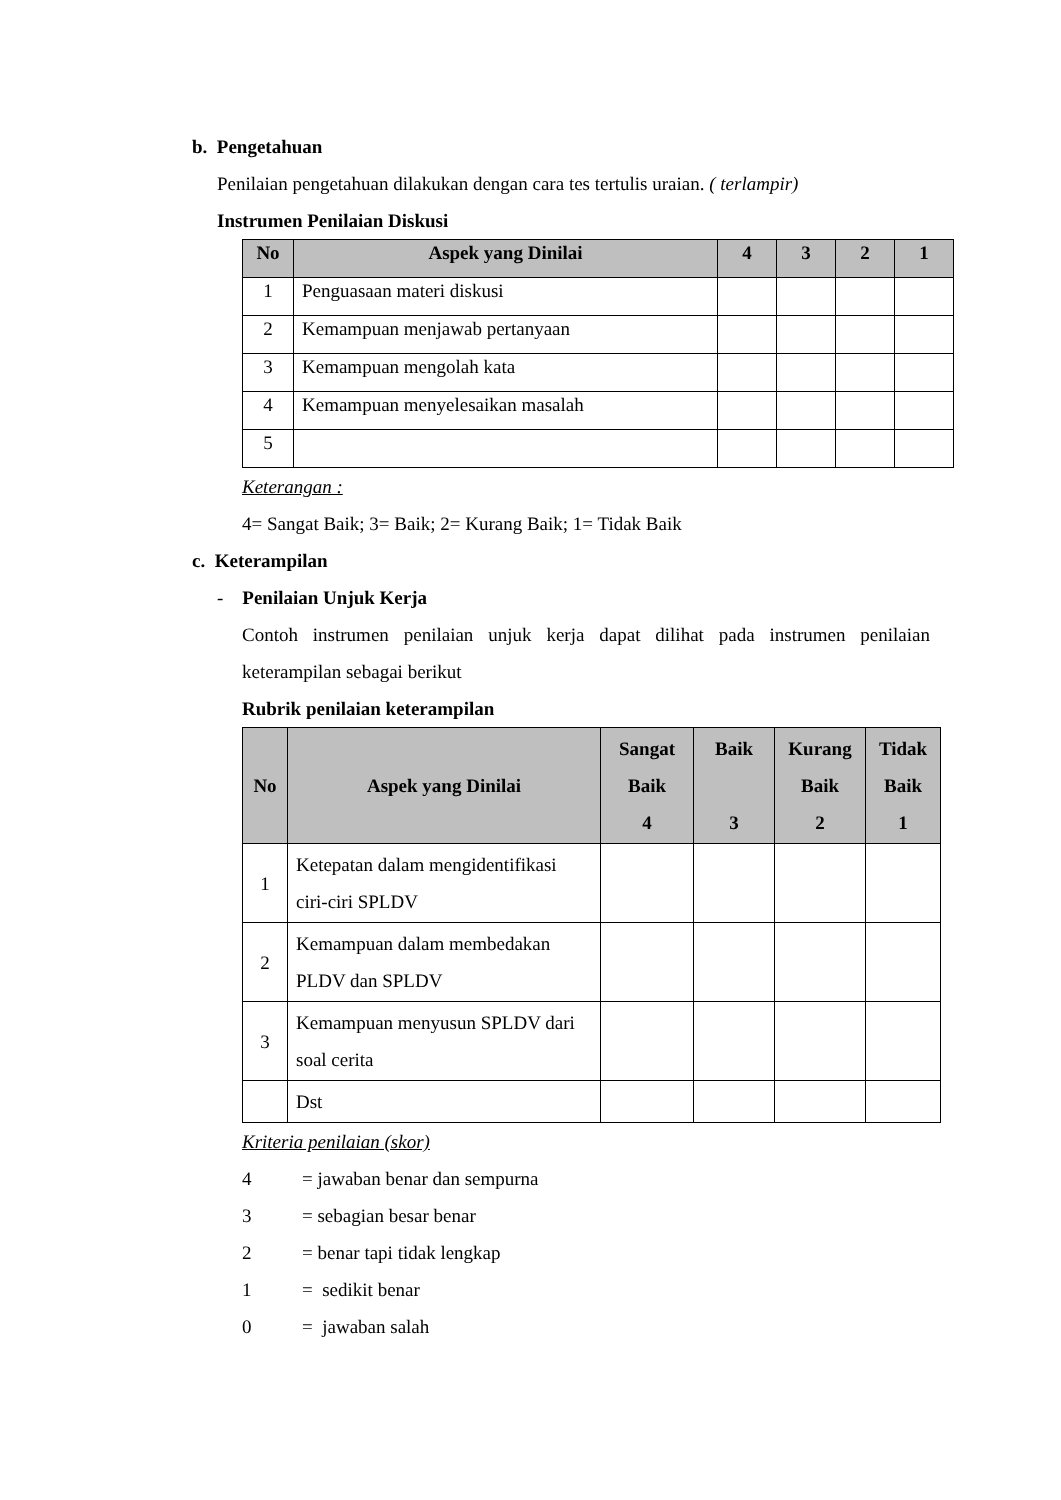b. Pengetahuan
Penilaian pengetahuan dilakukan dengan cara tes tertulis uraian. ( terlampir)
Instrumen Penilaian Diskusi
| No | Aspek yang Dinilai | 4 | 3 | 2 | 1 |
| --- | --- | --- | --- | --- | --- |
| 1 | Penguasaan materi diskusi | | | | |
| 2 | Kemampuan menjawab pertanyaan | | | | |
| 3 | Kemampuan mengolah kata | | | | |
| 4 | Kemampuan menyelesaikan masalah | | | | |
| 5 | | | | | |
Keterangan :
4= Sangat Baik; 3= Baik; 2= Kurang Baik; 1= Tidak Baik
c. Keterampilan
- Penilaian Unjuk Kerja
Contoh instrumen penilaian unjuk kerja dapat dilihat pada instrumen penilaian keterampilan sebagai berikut
Rubrik penilaian keterampilan
| No | Aspek yang Dinilai | Sangat Baik 4 | Baik 3 | Kurang Baik 2 | Tidak Baik 1 |
| --- | --- | --- | --- | --- | --- |
| 1 | Ketepatan dalam mengidentifikasi ciri-ciri SPLDV | | | | |
| 2 | Kemampuan dalam membedakan PLDV dan SPLDV | | | | |
| 3 | Kemampuan menyusun SPLDV dari soal cerita | | | | |
| | Dst | | | | |
Kriteria penilaian (skor)
4 = jawaban benar dan sempurna
3 = sebagian besar benar
2 = benar tapi tidak lengkap
1 = sedikit benar
0 = jawaban salah